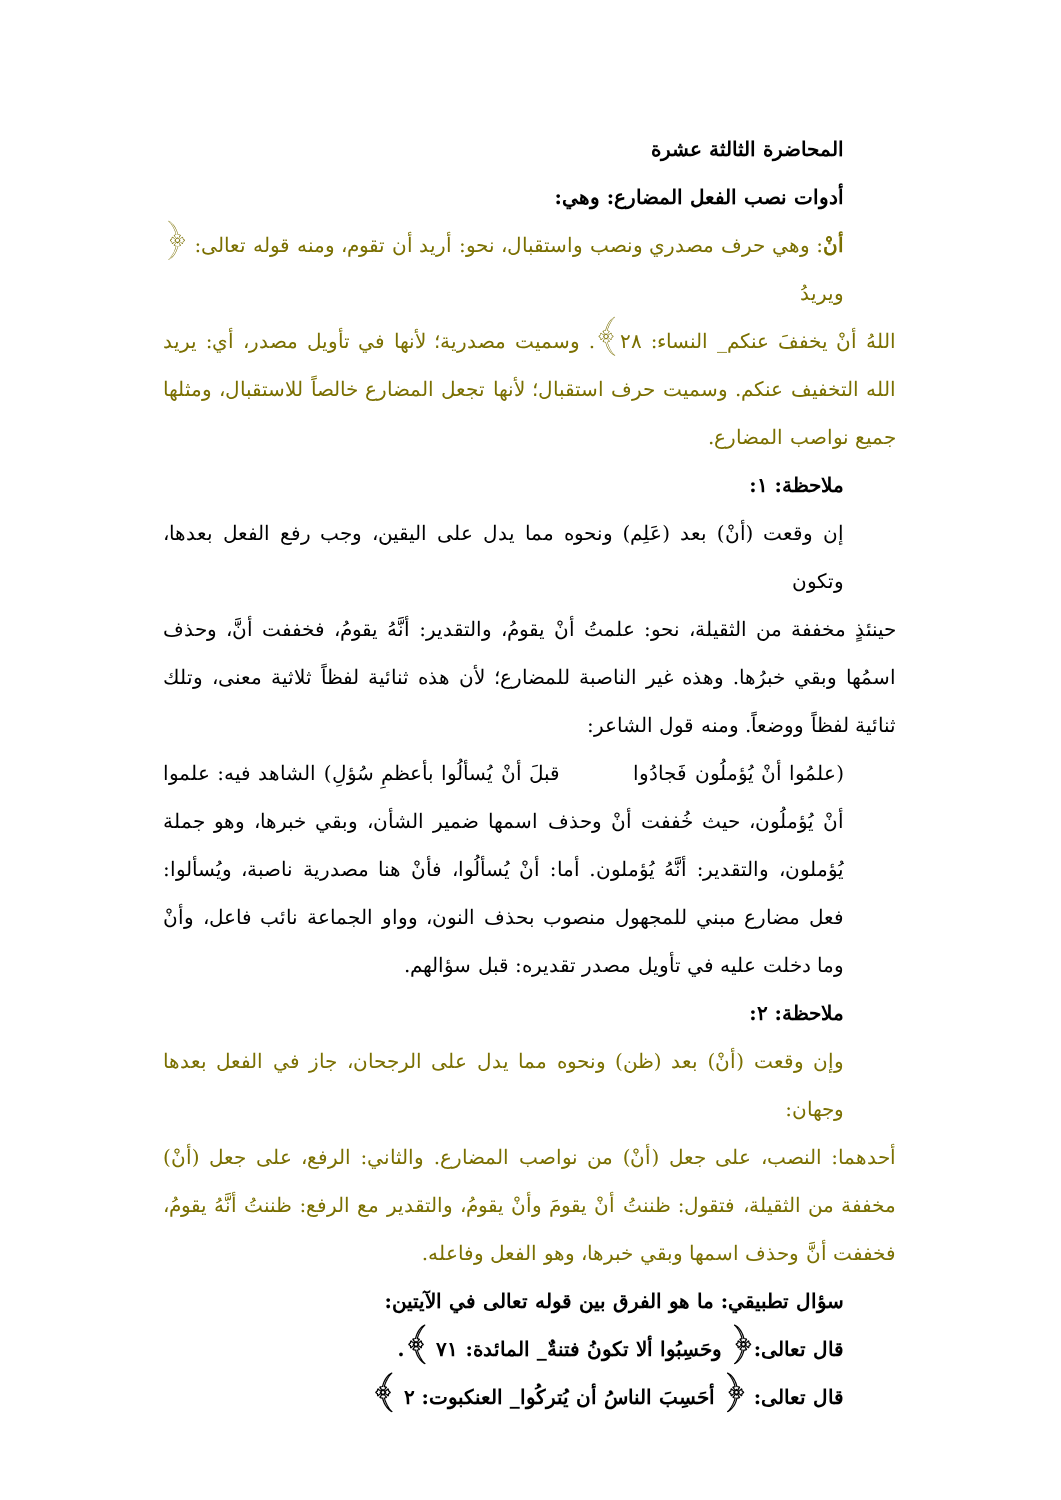المحاضرة الثالثة عشرة
أدوات نصب الفعل المضارع: وهي:
أنْ: وهي حرف مصدري ونصب واستقبال، نحو: أريد أن تقوم، ومنه قوله تعالى: ﴿ ويريدُ
اللهُ أنْ يخففَ عنكم_ النساء: ٢٨﴾. وسميت مصدرية؛ لأنها في تأويل مصدر، أي: يريد الله التخفيف عنكم. وسميت حرف استقبال؛ لأنها تجعل المضارع خالصاً للاستقبال، ومثلها جميع نواصب المضارع.
ملاحظة: ١:
إن وقعت (أنْ) بعد (عَلِم) ونحوه مما يدل على اليقين، وجب رفع الفعل بعدها، وتكون
حينئذٍ مخففة من الثقيلة، نحو: علمتُ أنْ يقومُ، والتقدير: أنَّهُ يقومُ، فخففت أنَّ، وحذف اسمُها وبقي خبرُها. وهذه غير الناصبة للمضارع؛ لأن هذه ثنائية لفظاً ثلاثية معنى، وتلك ثنائية لفظاً ووضعاً. ومنه قول الشاعر:
(علمُوا أنْ يُؤملُون فَجادُوا قبلَ أنْ يُسألُوا بأعظمِ سُؤلِ) الشاهد فيه: علموا أنْ يُؤملُون، حيث خُففت أنْ وحذف اسمها ضمير الشأن، وبقي خبرها، وهو جملة يُؤملون، والتقدير: أنَّهُ يُؤملون. أما: أنْ يُسألُوا، فأنْ هنا مصدرية ناصبة، ويُسألوا: فعل مضارع مبني للمجهول منصوب بحذف النون، وواو الجماعة نائب فاعل، وأنْ وما دخلت عليه في تأويل مصدر تقديره: قبل سؤالهم.
ملاحظة: ٢:
وإن وقعت (أنْ) بعد (ظن) ونحوه مما يدل على الرجحان، جاز في الفعل بعدها وجهان:
أحدهما: النصب، على جعل (أنْ) من نواصب المضارع. والثاني: الرفع، على جعل (أنْ) مخففة من الثقيلة، فتقول: ظننتُ أنْ يقومَ وأنْ يقومُ، والتقدير مع الرفع: ظننتُ أنَّهُ يقومُ، فخففت أنَّ وحذف اسمها وبقي خبرها، وهو الفعل وفاعله.
سؤال تطبيقي: ما هو الفرق بين قوله تعالى في الآيتين:
قال تعالى:﴿ وحَسِبُوا ألا تكونُ فتنةٌ_ المائدة: ٧١ ﴾.
قال تعالى: ﴿ أحَسِبَ الناسُ أن يُتركُوا_ العنكبوت: ٢ ﴾